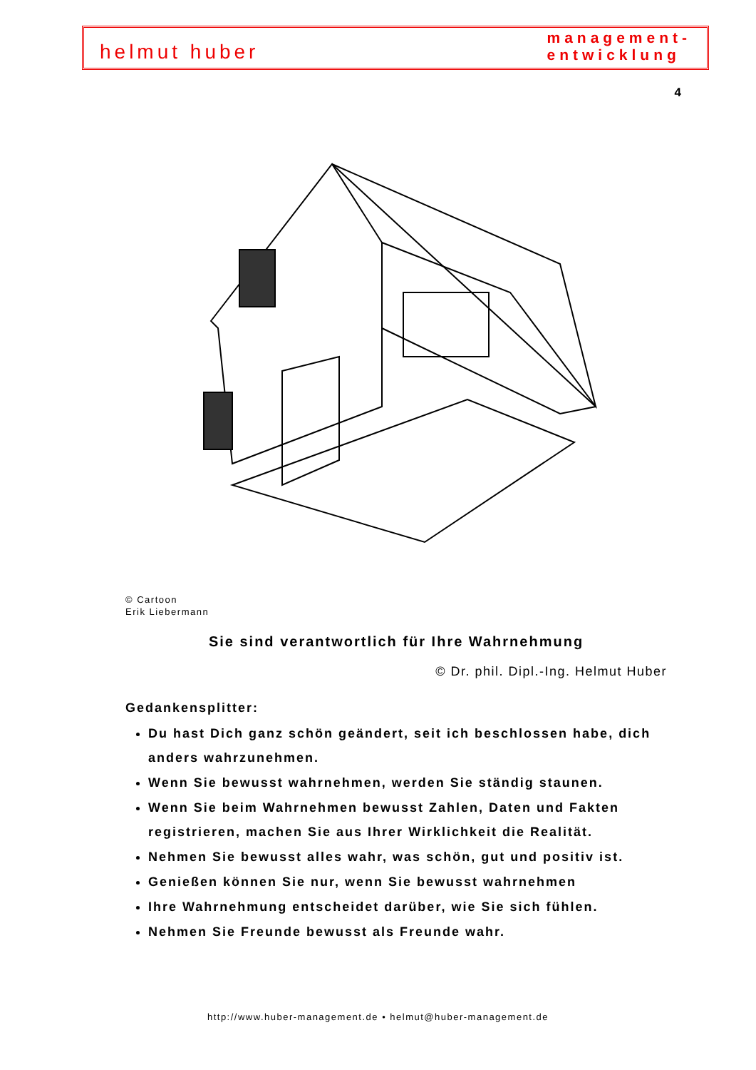helmut huber
management-
entwicklung
4
© Cartoon
Erik Liebermann
Sie sind verantwortlich für Ihre Wahrnehmung
© Dr. phil. Dipl.-Ing. Helmut Huber
Gedankensplitter:
Du hast Dich ganz schön geändert, seit ich beschlossen habe, dich anders wahrzunehmen.
Wenn Sie bewusst wahrnehmen, werden Sie ständig staunen.
Wenn Sie beim Wahrnehmen bewusst Zahlen, Daten und Fakten registrieren, machen Sie aus Ihrer Wirklichkeit die Realität.
Nehmen Sie bewusst alles wahr, was schön, gut und positiv ist.
Genießen können Sie nur, wenn Sie bewusst wahrnehmen
Ihre Wahrnehmung entscheidet darüber, wie Sie sich fühlen.
Nehmen Sie Freunde bewusst als Freunde wahr.
http://www.huber-management.de • helmut@huber-management.de